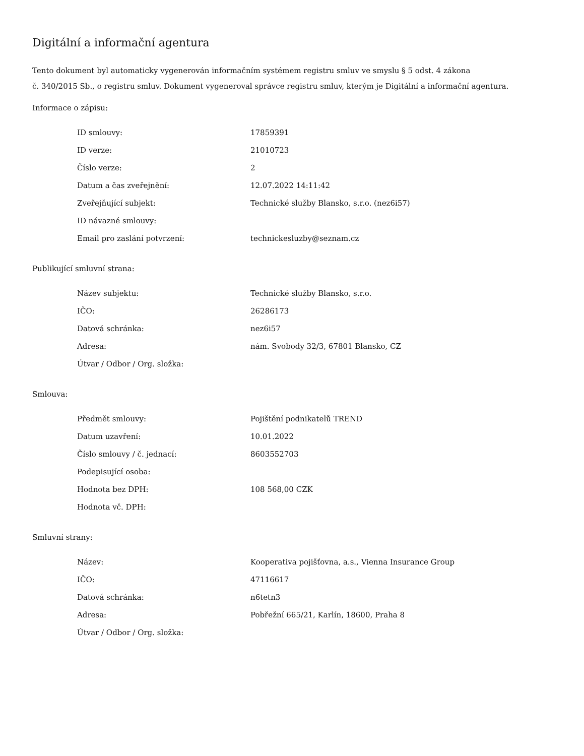Digitální a informační agentura
Tento dokument byl automaticky vygenerován informačním systémem registru smluv ve smyslu § 5 odst. 4 zákona
č. 340/2015 Sb., o registru smluv. Dokument vygeneroval správce registru smluv, kterým je Digitální a informační agentura.
Informace o zápisu:
| ID smlouvy: | 17859391 |
| ID verze: | 21010723 |
| Číslo verze: | 2 |
| Datum a čas zveřejnění: | 12.07.2022 14:11:42 |
| Zveřejňující subjekt: | Technické služby Blansko, s.r.o. (nez6i57) |
| ID návazné smlouvy: | |
| Email pro zaslání potvrzení: | technickesluzby@seznam.cz |
Publikující smluvní strana:
| Název subjektu: | Technické služby Blansko, s.r.o. |
| IČO: | 26286173 |
| Datová schránka: | nez6i57 |
| Adresa: | nám. Svobody 32/3, 67801 Blansko, CZ |
| Útvar / Odbor / Org. složka: | |
Smlouva:
| Předmět smlouvy: | Pojištění podnikatelů TREND |
| Datum uzavření: | 10.01.2022 |
| Číslo smlouvy / č. jednací: | 8603552703 |
| Podepisující osoba: | |
| Hodnota bez DPH: | 108 568,00 CZK |
| Hodnota vč. DPH: | |
Smluvní strany:
| Název: | Kooperativa pojišťovna, a.s., Vienna Insurance Group |
| IČO: | 47116617 |
| Datová schránka: | n6tetn3 |
| Adresa: | Pobřežní 665/21, Karlín, 18600, Praha 8 |
| Útvar / Odbor / Org. složka: | |